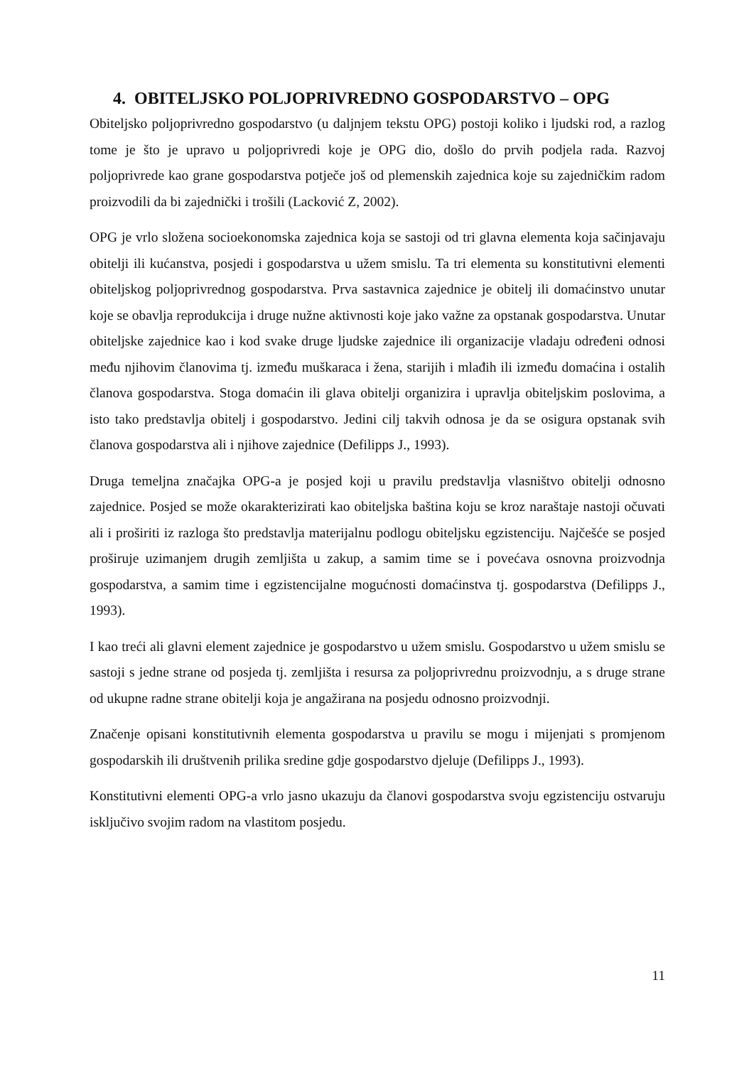4. OBITELJSKO POLJOPRIVREDNO GOSPODARSTVO – OPG
Obiteljsko poljoprivredno gospodarstvo (u daljnjem tekstu OPG) postoji koliko i ljudski rod, a razlog tome je što je upravo u poljoprivredi koje je OPG dio, došlo do prvih podjela rada. Razvoj poljoprivrede kao grane gospodarstva potječe još od plemenskih zajednica koje su zajedničkim radom proizvodili da bi zajednički i trošili (Lacković Z, 2002).
OPG je vrlo složena socioekonomska zajednica koja se sastoji od tri glavna elementa koja sačinjavaju obitelji ili kućanstva, posjedi i gospodarstva u užem smislu. Ta tri elementa su konstitutivni elementi obiteljskog poljoprivrednog gospodarstva. Prva sastavnica zajednice je obitelj ili domaćinstvo unutar koje se obavlja reprodukcija i druge nužne aktivnosti koje jako važne za opstanak gospodarstva. Unutar obiteljske zajednice kao i kod svake druge ljudske zajednice ili organizacije vladaju određeni odnosi među njihovim članovima tj. između muškaraca i žena, starijih i mlađih ili između domaćina i ostalih članova gospodarstva. Stoga domaćin ili glava obitelji organizira i upravlja obiteljskim poslovima, a isto tako predstavlja obitelj i gospodarstvo. Jedini cilj takvih odnosa je da se osigura opstanak svih članova gospodarstva ali i njihove zajednice (Defilipps J., 1993).
Druga temeljna značajka OPG-a je posjed koji u pravilu predstavlja vlasništvo obitelji odnosno zajednice. Posjed se može okarakterizirati kao obiteljska baština koju se kroz naraštaje nastoji očuvati ali i proširiti iz razloga što predstavlja materijalnu podlogu obiteljsku egzistenciju. Najčešće se posjed proširuje uzimanjem drugih zemljišta u zakup, a samim time se i povećava osnovna proizvodnja gospodarstva, a samim time i egzistencijalne mogućnosti domaćinstva tj. gospodarstva (Defilipps J., 1993).
I kao treći ali glavni element zajednice je gospodarstvo u užem smislu. Gospodarstvo u užem smislu se sastoji s jedne strane od posjeda tj. zemljišta i resursa za poljoprivrednu proizvodnju, a s druge strane od ukupne radne strane obitelji koja je angažirana na posjedu odnosno proizvodnji.
Značenje opisani konstitutivnih elementa gospodarstva u pravilu se mogu i mijenjati s promjenom gospodarskih ili društvenih prilika sredine gdje gospodarstvo djeluje (Defilipps J., 1993).
Konstitutivni elementi OPG-a vrlo jasno ukazuju da članovi gospodarstva svoju egzistenciju ostvaruju isključivo svojim radom na vlastitom posjedu.
11